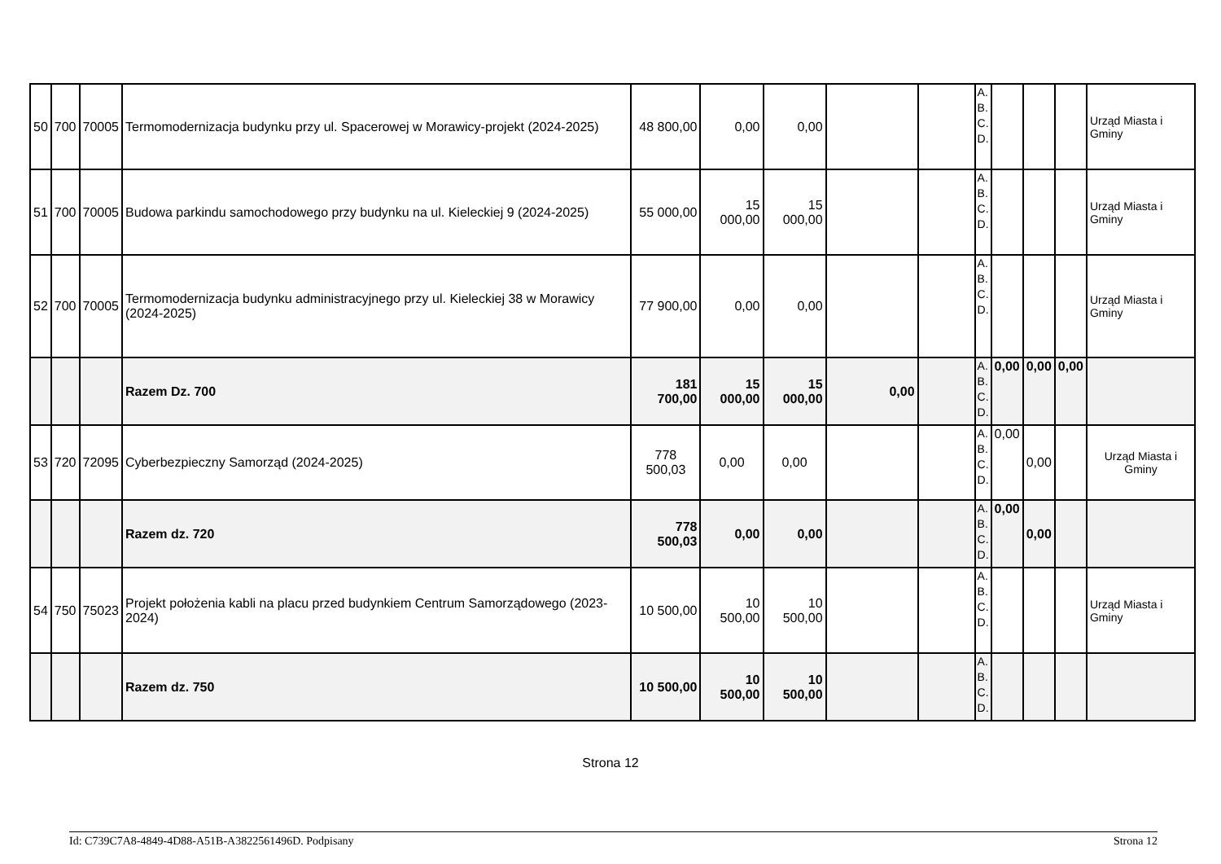| 50 | 700 | 70005 | Termomodernizacja budynku przy ul. Spacerowej w Morawicy-projekt (2024-2025) | 48 800,00 | 0,00 | 0,00 | | | A. B. C. D. | | | | Urząd Miasta i Gminy |
| 51 | 700 | 70005 | Budowa parkindu samochodowego przy budynku na ul. Kieleckiej 9 (2024-2025) | 55 000,00 | 15 000,00 | 15 000,00 | | | A. B. C. D. | | | | Urząd Miasta i Gminy |
| 52 | 700 | 70005 | Termomodernizacja budynku administracyjnego przy ul. Kieleckiej 38 w Morawicy (2024-2025) | 77 900,00 | 0,00 | 0,00 | | | A. B. C. D. | | | | Urząd Miasta i Gminy |
| | | | Razem Dz. 700 | 181 700,00 | 15 000,00 | 15 000,00 | 0,00 | | A. B. C. D. | 0,00 | 0,00 | 0,00 | |
| 53 | 720 | 72095 | Cyberbezpieczny Samorząd (2024-2025) | 778 500,03 | 0,00 | 0,00 | | | A. B. C. D. | 0,00 | 0,00 | | Urząd Miasta i Gminy |
| | | | Razem dz. 720 | 778 500,03 | 0,00 | 0,00 | | | A. B. C. D. | 0,00 | 0,00 | | |
| 54 | 750 | 75023 | Projekt położenia kabli na placu przed budynkiem Centrum Samorządowego (2023-2024) | 10 500,00 | 10 500,00 | 10 500,00 | | | A. B. C. D. | | | | Urząd Miasta i Gminy |
| | | | Razem dz. 750 | 10 500,00 | 10 500,00 | 10 500,00 | | | A. B. C. D. | | | | |
Strona 12
Id: C739C7A8-4849-4D88-A51B-A3822561496D. Podpisany Strona 12